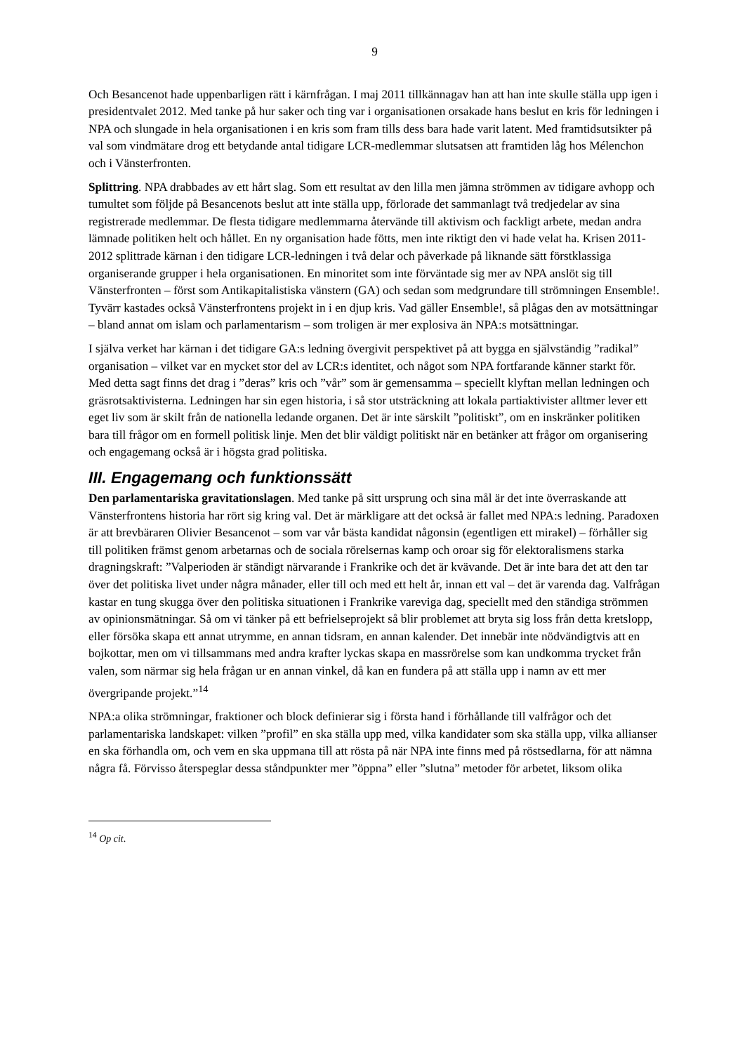9
Och Besancenot hade uppenbarligen rätt i kärnfrågan. I maj 2011 tillkännagav han att han inte skulle ställa upp igen i presidentvalet 2012. Med tanke på hur saker och ting var i organisationen orsakade hans beslut en kris för ledningen i NPA och slungade in hela organisationen i en kris som fram tills dess bara hade varit latent. Med framtidsutsikter på val som vindmätare drog ett betydande antal tidigare LCR-medlemmar slutsatsen att framtiden låg hos Mélenchon och i Vänsterfronten.
Splittring. NPA drabbades av ett hårt slag. Som ett resultat av den lilla men jämna strömmen av tidigare avhopp och tumultet som följde på Besancenots beslut att inte ställa upp, förlorade det sammanlagt två tredjedelar av sina registrerade medlemmar. De flesta tidigare medlemmarna återvände till aktivism och fackligt arbete, medan andra lämnade politiken helt och hållet. En ny organisation hade fötts, men inte riktigt den vi hade velat ha. Krisen 2011-2012 splittrade kärnan i den tidigare LCR-ledningen i två delar och påverkade på liknande sätt förstklassiga organiserande grupper i hela organisationen. En minoritet som inte förväntade sig mer av NPA anslöt sig till Vänsterfronten – först som Antikapitalistiska vänstern (GA) och sedan som medgrundare till strömningen Ensemble!. Tyvärr kastades också Vänsterfrontens projekt in i en djup kris. Vad gäller Ensemble!, så plågas den av motsättningar – bland annat om islam och parlamentarism – som troligen är mer explosiva än NPA:s motsättningar.
I själva verket har kärnan i det tidigare GA:s ledning övergivit perspektivet på att bygga en självständig ”radikal” organisation – vilket var en mycket stor del av LCR:s identitet, och något som NPA fortfarande känner starkt för. Med detta sagt finns det drag i ”deras” kris och ”vår” som är gemensamma – speciellt klyftan mellan ledningen och gräsrotsaktivisterna. Ledningen har sin egen historia, i så stor utsträckning att lokala partiaktivister alltmer lever ett eget liv som är skilt från de nationella ledande organen. Det är inte särskilt ”politiskt”, om en inskränker politiken bara till frågor om en formell politisk linje. Men det blir väldigt politiskt när en betänker att frågor om organisering och engagemang också är i högsta grad politiska.
III. Engagemang och funktionssätt
Den parlamentariska gravitationslagen. Med tanke på sitt ursprung och sina mål är det inte överraskande att Vänsterfrontens historia har rört sig kring val. Det är märkligare att det också är fallet med NPA:s ledning. Paradoxen är att brevbäraren Olivier Besancenot – som var vår bästa kandidat någonsin (egentligen ett mirakel) – förhåller sig till politiken främst genom arbetarnas och de sociala rörelsernas kamp och oroar sig för elektoralismens starka dragningskraft: ”Valperioden är ständigt närvarande i Frankrike och det är kvävande. Det är inte bara det att den tar över det politiska livet under några månader, eller till och med ett helt år, innan ett val – det är varenda dag. Valfrågan kastar en tung skugga över den politiska situationen i Frankrike vareviga dag, speciellt med den ständiga strömmen av opinionsmätningar. Så om vi tänker på ett befrielseprojekt så blir problemet att bryta sig loss från detta kretslopp, eller försöka skapa ett annat utrymme, en annan tidsram, en annan kalender. Det innebär inte nödvändigtvis att en bojkottar, men om vi tillsammans med andra krafter lyckas skapa en massrörelse som kan undkomma trycket från valen, som närmar sig hela frågan ur en annan vinkel, då kan en fundera på att ställa upp i namn av ett mer övergripande projekt.”<sup>14</sup>
NPA:a olika strömningar, fraktioner och block definierar sig i första hand i förhållande till valfrågor och det parlamentariska landskapet: vilken ”profil” en ska ställa upp med, vilka kandidater som ska ställa upp, vilka allianser en ska förhandla om, och vem en ska uppmana till att rösta på när NPA inte finns med på röstsedlarna, för att nämna några få. Förvisso återspeglar dessa ståndpunkter mer ”öppna” eller ”slutna” metoder för arbetet, liksom olika
<sup>14</sup> Op cit.